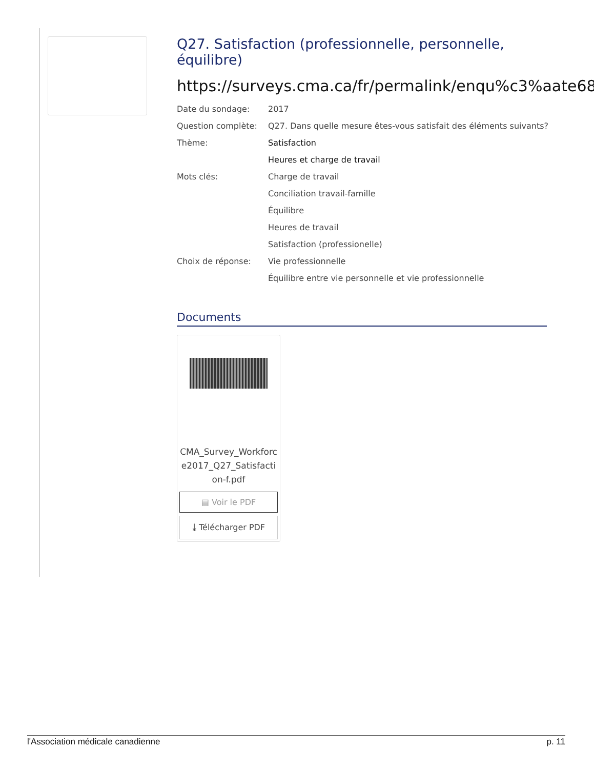Q27. Satisfaction (professionnelle, personnelle, équilibre)
https://surveys.cma.ca/fr/permalink/enqu%c3%aate68
| Date du sondage: | 2017 |
| Question complète: | Q27. Dans quelle mesure êtes-vous satisfait des éléments suivants? |
| Thème: | Satisfaction |
| | Heures et charge de travail |
| Mots clés: | Charge de travail |
| | Conciliation travail-famille |
| | Équilibre |
| | Heures de travail |
| | Satisfaction (professionelle) |
| Choix de réponse: | Vie professionnelle |
| | Équilibre entre vie personnelle et vie professionnelle |
Documents
CMA_Survey_Workforce2017_Q27_Satisfaction-f.pdf
▤ Voir le PDF
⤓ Télécharger PDF
l'Association médicale canadienne p. 11